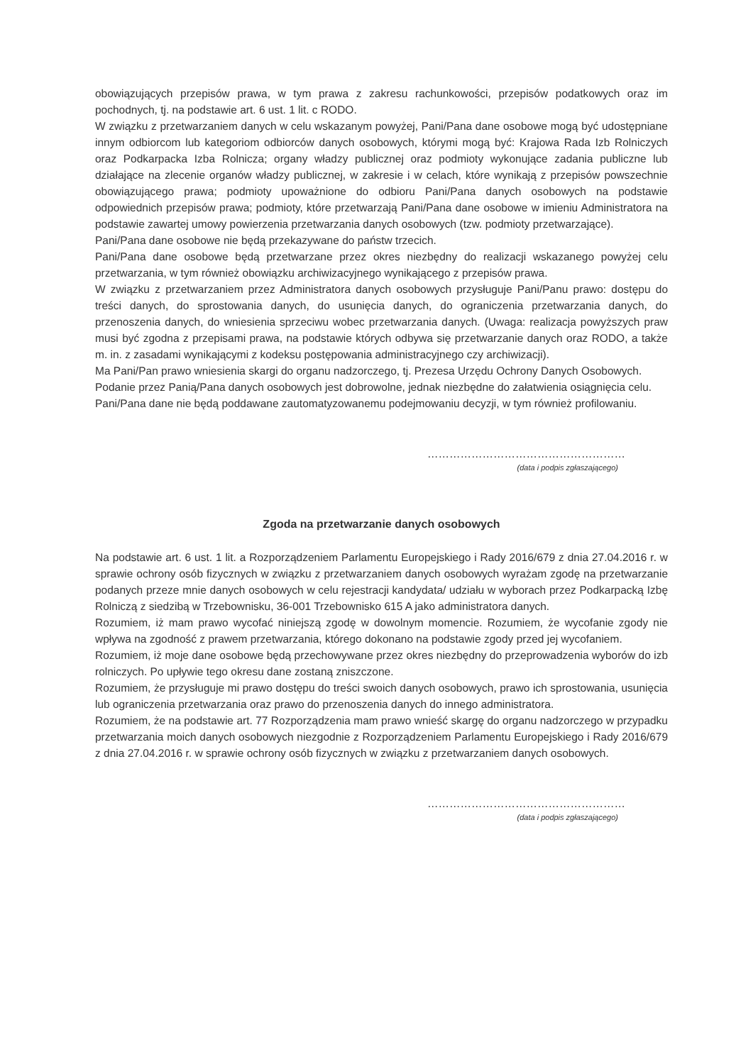obowiązujących przepisów prawa, w tym prawa z zakresu rachunkowości, przepisów podatkowych oraz im pochodnych, tj. na podstawie art. 6 ust. 1 lit. c RODO.
W związku z przetwarzaniem danych w celu wskazanym powyżej, Pani/Pana dane osobowe mogą być udostępniane innym odbiorcom lub kategoriom odbiorców danych osobowych, którymi mogą być: Krajowa Rada Izb Rolniczych oraz Podkarpacka Izba Rolnicza; organy władzy publicznej oraz podmioty wykonujące zadania publiczne lub działające na zlecenie organów władzy publicznej, w zakresie i w celach, które wynikają z przepisów powszechnie obowiązującego prawa; podmioty upoważnione do odbioru Pani/Pana danych osobowych na podstawie odpowiednich przepisów prawa; podmioty, które przetwarzają Pani/Pana dane osobowe w imieniu Administratora na podstawie zawartej umowy powierzenia przetwarzania danych osobowych (tzw. podmioty przetwarzające).
Pani/Pana dane osobowe nie będą przekazywane do państw trzecich.
Pani/Pana dane osobowe będą przetwarzane przez okres niezbędny do realizacji wskazanego powyżej celu przetwarzania, w tym również obowiązku archiwizacyjnego wynikającego z przepisów prawa.
W związku z przetwarzaniem przez Administratora danych osobowych przysługuje Pani/Panu prawo: dostępu do treści danych, do sprostowania danych, do usunięcia danych, do ograniczenia przetwarzania danych, do przenoszenia danych, do wniesienia sprzeciwu wobec przetwarzania danych. (Uwaga: realizacja powyższych praw musi być zgodna z przepisami prawa, na podstawie których odbywa się przetwarzanie danych oraz RODO, a także m. in. z zasadami wynikającymi z kodeksu postępowania administracyjnego czy archiwizacji).
Ma Pani/Pan prawo wniesienia skargi do organu nadzorczego, tj. Prezesa Urzędu Ochrony Danych Osobowych.
Podanie przez Panią/Pana danych osobowych jest dobrowolne, jednak niezbędne do załatwienia osiągnięcia celu.
Pani/Pana dane nie będą poddawane zautomatyzowanemu podejmowaniu decyzji, w tym również profilowaniu.
………………………………………………
(data i podpis zgłaszającego)
Zgoda na przetwarzanie danych osobowych
Na podstawie art. 6 ust. 1 lit. a Rozporządzeniem Parlamentu Europejskiego i Rady 2016/679 z dnia 27.04.2016 r. w sprawie ochrony osób fizycznych w związku z przetwarzaniem danych osobowych wyrażam zgodę na przetwarzanie podanych przeze mnie danych osobowych w celu rejestracji kandydata/ udziału w wyborach przez Podkarpacką Izbę Rolniczą z siedzibą w Trzebownisku, 36-001 Trzebownisko 615 A jako administratora danych.
Rozumiem, iż mam prawo wycofać niniejszą zgodę w dowolnym momencie. Rozumiem, że wycofanie zgody nie wpływa na zgodność z prawem przetwarzania, którego dokonano na podstawie zgody przed jej wycofaniem.
Rozumiem, iż moje dane osobowe będą przechowywane przez okres niezbędny do przeprowadzenia wyborów do izb rolniczych. Po upływie tego okresu dane zostaną zniszczone.
Rozumiem, że przysługuje mi prawo dostępu do treści swoich danych osobowych, prawo ich sprostowania, usunięcia lub ograniczenia przetwarzania oraz prawo do przenoszenia danych do innego administratora.
Rozumiem, że na podstawie art. 77 Rozporządzenia mam prawo wnieść skargę do organu nadzorczego w przypadku przetwarzania moich danych osobowych niezgodnie z Rozporządzeniem Parlamentu Europejskiego i Rady 2016/679 z dnia 27.04.2016 r. w sprawie ochrony osób fizycznych w związku z przetwarzaniem danych osobowych.
………………………………………………
(data i podpis zgłaszającego)